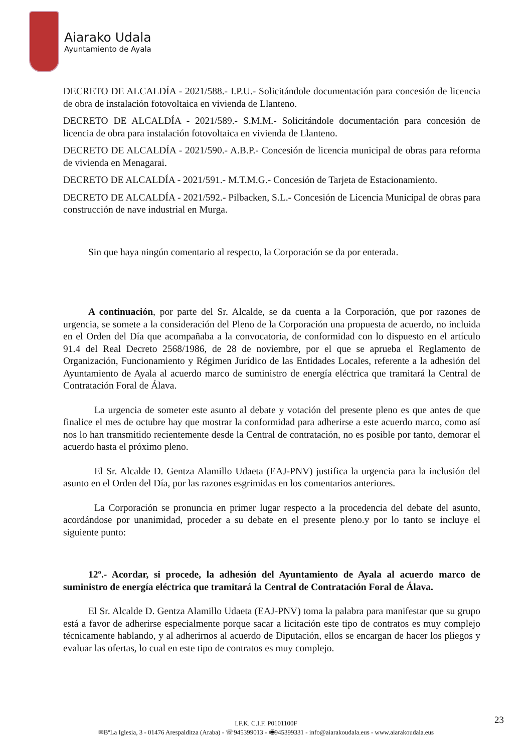Aiarako Udala
Ayuntamiento de Ayala
DECRETO DE ALCALDÍA - 2021/588.- I.P.U.- Solicitándole documentación para concesión de licencia de obra de instalación fotovoltaica en vivienda de Llanteno.
DECRETO DE ALCALDÍA - 2021/589.- S.M.M.- Solicitándole documentación para concesión de licencia de obra para instalación fotovoltaica en vivienda de Llanteno.
DECRETO DE ALCALDÍA - 2021/590.- A.B.P.- Concesión de licencia municipal de obras para reforma de vivienda en Menagarai.
DECRETO DE ALCALDÍA - 2021/591.- M.T.M.G.- Concesión de Tarjeta de Estacionamiento.
DECRETO DE ALCALDÍA - 2021/592.- Pilbacken, S.L.- Concesión de Licencia Municipal de obras para construcción de nave industrial en Murga.
Sin que haya ningún comentario al respecto, la Corporación se da por enterada.
A continuación, por parte del Sr. Alcalde, se da cuenta a la Corporación, que por razones de urgencia, se somete a la consideración del Pleno de la Corporación una propuesta de acuerdo, no incluida en el Orden del Día que acompañaba a la convocatoria, de conformidad con lo dispuesto en el artículo 91.4 del Real Decreto 2568/1986, de 28 de noviembre, por el que se aprueba el Reglamento de Organización, Funcionamiento y Régimen Jurídico de las Entidades Locales, referente a la adhesión del Ayuntamiento de Ayala al acuerdo marco de suministro de energía eléctrica que tramitará la Central de Contratación Foral de Álava.
La urgencia de someter este asunto al debate y votación del presente pleno es que antes de que finalice el mes de octubre hay que mostrar la conformidad para adherirse a este acuerdo marco, como así nos lo han transmitido recientemente desde la Central de contratación, no es posible por tanto, demorar el acuerdo hasta el próximo pleno.
El Sr. Alcalde D. Gentza Alamillo Udaeta (EAJ-PNV) justifica la urgencia para la inclusión del asunto en el Orden del Día, por las razones esgrimidas en los comentarios anteriores.
La Corporación se pronuncia en primer lugar respecto a la procedencia del debate del asunto, acordándose por unanimidad, proceder a su debate en el presente pleno.y por lo tanto se incluye el siguiente punto:
12º.- Acordar, si procede, la adhesión del Ayuntamiento de Ayala al acuerdo marco de suministro de energía eléctrica que tramitará la Central de Contratación Foral de Álava.
El Sr. Alcalde D. Gentza Alamillo Udaeta (EAJ-PNV) toma la palabra para manifestar que su grupo está a favor de adherirse especialmente porque sacar a licitación este tipo de contratos es muy complejo técnicamente hablando, y al adherirnos al acuerdo de Diputación, ellos se encargan de hacer los pliegos y evaluar las ofertas, lo cual en este tipo de contratos es muy complejo.
23
I.F.K. C.I.F. P0101100F
✉BºLa Iglesia, 3 - 01476 Arespalditza (Araba) - ☏945399013 - 🖷945399331 - info@aiarakoudala.eus - www.aiarakoudala.eus